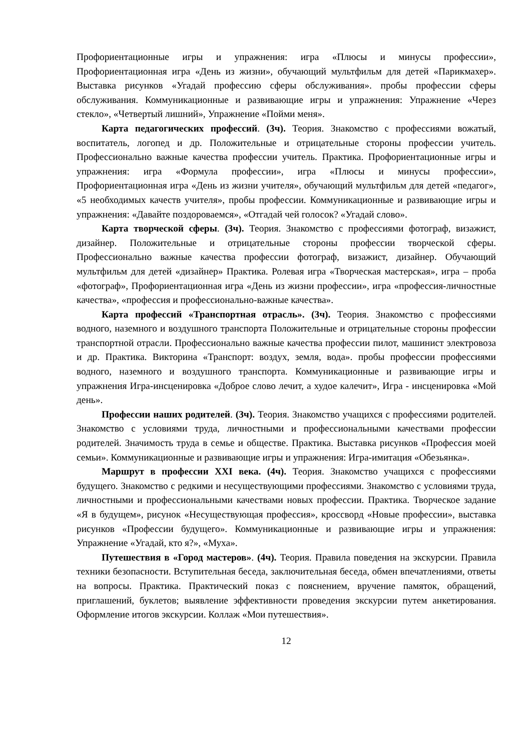Профориентационные игры и упражнения: игра «Плюсы и минусы профессии», Профориентационная игра «День из жизни», обучающий мультфильм для детей «Парикмахер». Выставка рисунков «Угадай профессию сферы обслуживания». пробы профессии сферы обслуживания. Коммуникационные и развивающие игры и упражнения: Упражнение «Через стекло», «Четвертый лишний», Упражнение «Пойми меня».
Карта педагогических профессий. (3ч). Теория. Знакомство с профессиями вожатый, воспитатель, логопед и др. Положительные и отрицательные стороны профессии учитель. Профессионально важные качества профессии учитель. Практика. Профориентационные игры и упражнения: игра «Формула профессии», игра «Плюсы и минусы профессии», Профориентационная игра «День из жизни учителя», обучающий мультфильм для детей «педагог», «5 необходимых качеств учителя», пробы профессии. Коммуникационные и развивающие игры и упражнения: «Давайте поздороваемся», «Отгадай чей голосок? «Угадай слово».
Карта творческой сферы. (3ч). Теория. Знакомство с профессиями фотограф, визажист, дизайнер. Положительные и отрицательные стороны профессии творческой сферы. Профессионально важные качества профессии фотограф, визажист, дизайнер. Обучающий мультфильм для детей «дизайнер» Практика. Ролевая игра «Творческая мастерская», игра – проба «фотограф», Профориентационная игра «День из жизни профессии», игра «профессия-личностные качества», «профессия и профессионально-важные качества».
Карта профессий «Транспортная отрасль». (3ч). Теория. Знакомство с профессиями водного, наземного и воздушного транспорта Положительные и отрицательные стороны профессии транспортной отрасли. Профессионально важные качества профессии пилот, машинист электровоза и др. Практика. Викторина «Транспорт: воздух, земля, вода». пробы профессии профессиями водного, наземного и воздушного транспорта. Коммуникационные и развивающие игры и упражнения Игра-инсценировка «Доброе слово лечит, а худое калечит», Игра - инсценировка «Мой день».
Профессии наших родителей. (3ч). Теория. Знакомство учащихся с профессиями родителей. Знакомство с условиями труда, личностными и профессиональными качествами профессии родителей. Значимость труда в семье и обществе. Практика. Выставка рисунков «Профессия моей семьи». Коммуникационные и развивающие игры и упражнения: Игра-имитация «Обезьянка».
Маршрут в профессии XXI века. (4ч). Теория. Знакомство учащихся с профессиями будущего. Знакомство с редкими и несуществующими профессиями. Знакомство с условиями труда, личностными и профессиональными качествами новых профессии. Практика. Творческое задание «Я в будущем», рисунок «Несуществующая профессия», кроссворд «Новые профессии», выставка рисунков «Профессии будущего». Коммуникационные и развивающие игры и упражнения: Упражнение «Угадай, кто я?», «Муха».
Путешествия в «Город мастеров». (4ч). Теория. Правила поведения на экскурсии. Правила техники безопасности. Вступительная беседа, заключительная беседа, обмен впечатлениями, ответы на вопросы. Практика. Практический показ с пояснением, вручение памяток, обращений, приглашений, буклетов; выявление эффективности проведения экскурсии путем анкетирования. Оформление итогов экскурсии. Коллаж «Мои путешествия».
12